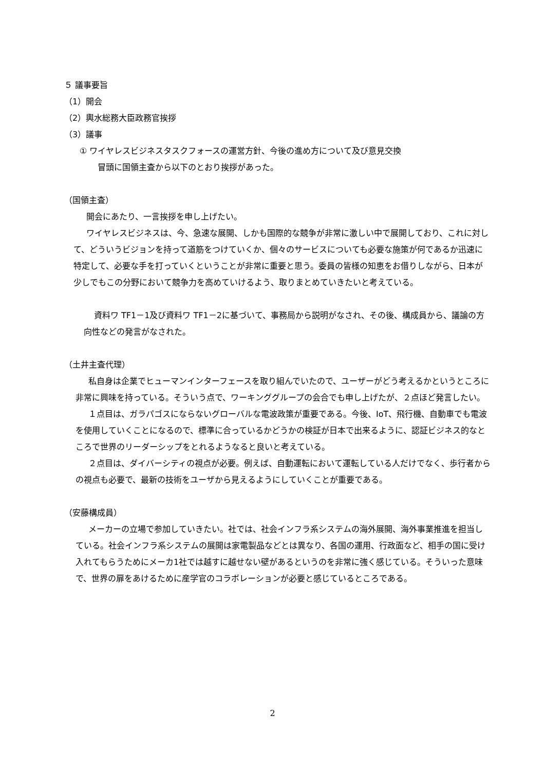５ 議事要旨
（1）開会
（2）輿水総務大臣政務官挨拶
（3）議事
① ワイヤレスビジネスタスクフォースの運営方針、今後の進め方について及び意見交換
冒頭に国領主査から以下のとおり挨拶があった。
（国領主査）
開会にあたり、一言挨拶を申し上げたい。
ワイヤレスビジネスは、今、急速な展開、しかも国際的な競争が非常に激しい中で展開しており、これに対して、どういうビジョンを持って道筋をつけていくか、個々のサービスについても必要な施策が何であるか迅速に特定して、必要な手を打っていくということが非常に重要と思う。委員の皆様の知恵をお借りしながら、日本が少しでもこの分野において競争力を高めていけるよう、取りまとめていきたいと考えている。
資料ワ TF1－1及び資料ワ TF1－2に基づいて、事務局から説明がなされ、その後、構成員から、議論の方向性などの発言がなされた。
（土井主査代理）
私自身は企業でヒューマンインターフェースを取り組んでいたので、ユーザーがどう考えるかというところに非常に興味を持っている。そういう点で、ワーキンググループの会合でも申し上げたが、２点ほど発言したい。
１点目は、ガラパゴスにならないグローバルな電波政策が重要である。今後、IoT、飛行機、自動車でも電波を使用していくことになるので、標準に合っているかどうかの検証が日本で出来るように、認証ビジネス的なところで世界のリーダーシップをとれるようなると良いと考えている。
２点目は、ダイバーシティの視点が必要。例えば、自動運転において運転している人だけでなく、歩行者からの視点も必要で、最新の技術をユーザから見えるようにしていくことが重要である。
（安藤構成員）
メーカーの立場で参加していきたい。社では、社会インフラ系システムの海外展開、海外事業推進を担当している。社会インフラ系システムの展開は家電製品などとは異なり、各国の運用、行政面など、相手の国に受け入れてもらうためにメーカ1社では越すに越せない壁があるというのを非常に強く感じている。そういった意味で、世界の扉をあけるために産学官のコラボレーションが必要と感じているところである。
2